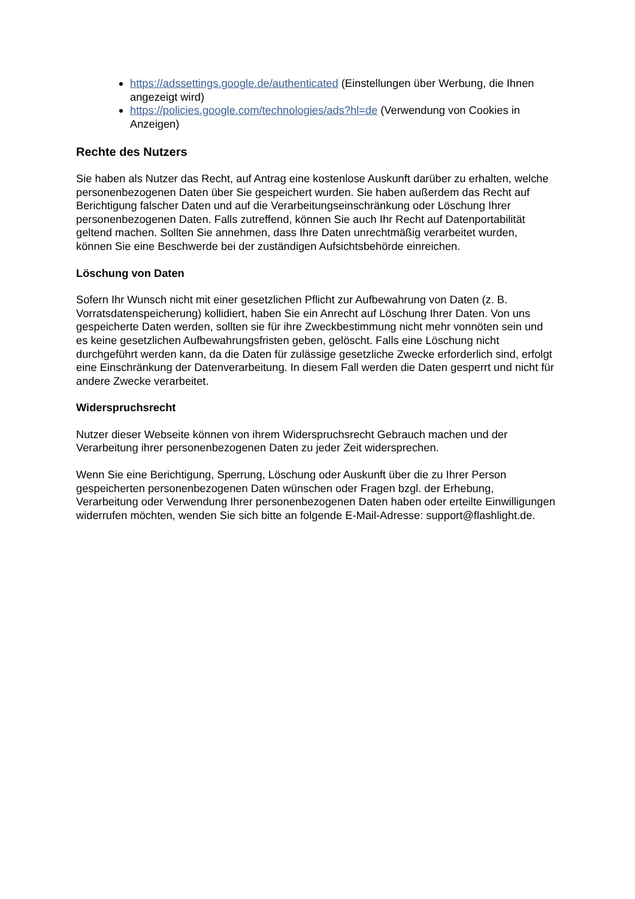https://adssettings.google.de/authenticated (Einstellungen über Werbung, die Ihnen angezeigt wird)
https://policies.google.com/technologies/ads?hl=de (Verwendung von Cookies in Anzeigen)
Rechte des Nutzers
Sie haben als Nutzer das Recht, auf Antrag eine kostenlose Auskunft darüber zu erhalten, welche personenbezogenen Daten über Sie gespeichert wurden. Sie haben außerdem das Recht auf Berichtigung falscher Daten und auf die Verarbeitungseinschränkung oder Löschung Ihrer personenbezogenen Daten. Falls zutreffend, können Sie auch Ihr Recht auf Datenportabilität geltend machen. Sollten Sie annehmen, dass Ihre Daten unrechtmäßig verarbeitet wurden, können Sie eine Beschwerde bei der zuständigen Aufsichtsbehörde einreichen.
Löschung von Daten
Sofern Ihr Wunsch nicht mit einer gesetzlichen Pflicht zur Aufbewahrung von Daten (z. B. Vorratsdatenspeicherung) kollidiert, haben Sie ein Anrecht auf Löschung Ihrer Daten. Von uns gespeicherte Daten werden, sollten sie für ihre Zweckbestimmung nicht mehr vonnöten sein und es keine gesetzlichen Aufbewahrungsfristen geben, gelöscht. Falls eine Löschung nicht durchgeführt werden kann, da die Daten für zulässige gesetzliche Zwecke erforderlich sind, erfolgt eine Einschränkung der Datenverarbeitung. In diesem Fall werden die Daten gesperrt und nicht für andere Zwecke verarbeitet.
Widerspruchsrecht
Nutzer dieser Webseite können von ihrem Widerspruchsrecht Gebrauch machen und der Verarbeitung ihrer personenbezogenen Daten zu jeder Zeit widersprechen.
Wenn Sie eine Berichtigung, Sperrung, Löschung oder Auskunft über die zu Ihrer Person gespeicherten personenbezogenen Daten wünschen oder Fragen bzgl. der Erhebung, Verarbeitung oder Verwendung Ihrer personenbezogenen Daten haben oder erteilte Einwilligungen widerrufen möchten, wenden Sie sich bitte an folgende E-Mail-Adresse: support@flashlight.de.